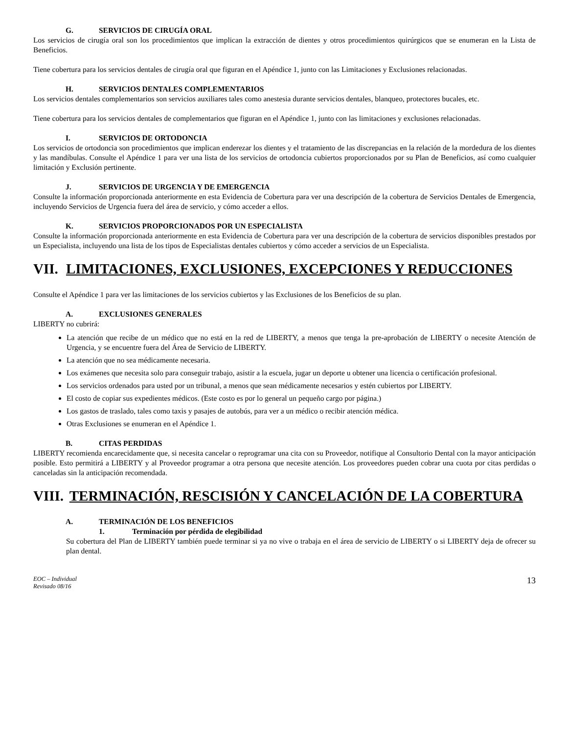G. SERVICIOS DE CIRUGÍA ORAL
Los servicios de cirugía oral son los procedimientos que implican la extracción de dientes y otros procedimientos quirúrgicos que se enumeran en la Lista de Beneficios.
Tiene cobertura para los servicios dentales de cirugía oral que figuran en el Apéndice 1, junto con las Limitaciones y Exclusiones relacionadas.
H. SERVICIOS DENTALES COMPLEMENTARIOS
Los servicios dentales complementarios son servicios auxiliares tales como anestesia durante servicios dentales, blanqueo, protectores bucales, etc.
Tiene cobertura para los servicios dentales de complementarios que figuran en el Apéndice 1, junto con las limitaciones y exclusiones relacionadas.
I. SERVICIOS DE ORTODONCIA
Los servicios de ortodoncia son procedimientos que implican enderezar los dientes y el tratamiento de las discrepancias en la relación de la mordedura de los dientes y las mandíbulas. Consulte el Apéndice 1 para ver una lista de los servicios de ortodoncia cubiertos proporcionados por su Plan de Beneficios, así como cualquier limitación y Exclusión pertinente.
J. SERVICIOS DE URGENCIA Y DE EMERGENCIA
Consulte la información proporcionada anteriormente en esta Evidencia de Cobertura para ver una descripción de la cobertura de Servicios Dentales de Emergencia, incluyendo Servicios de Urgencia fuera del área de servicio, y cómo acceder a ellos.
K. SERVICIOS PROPORCIONADOS POR UN ESPECIALISTA
Consulte la información proporcionada anteriormente en esta Evidencia de Cobertura para ver una descripción de la cobertura de servicios disponibles prestados por un Especialista, incluyendo una lista de los tipos de Especialistas dentales cubiertos y cómo acceder a servicios de un Especialista.
VII. LIMITACIONES, EXCLUSIONES, EXCEPCIONES Y REDUCCIONES
Consulte el Apéndice 1 para ver las limitaciones de los servicios cubiertos y las Exclusiones de los Beneficios de su plan.
A. EXCLUSIONES GENERALES
LIBERTY no cubrirá:
La atención que recibe de un médico que no está en la red de LIBERTY, a menos que tenga la pre-aprobación de LIBERTY o necesite Atención de Urgencia, y se encuentre fuera del Área de Servicio de LIBERTY.
La atención que no sea médicamente necesaria.
Los exámenes que necesita solo para conseguir trabajo, asistir a la escuela, jugar un deporte u obtener una licencia o certificación profesional.
Los servicios ordenados para usted por un tribunal, a menos que sean médicamente necesarios y estén cubiertos por LIBERTY.
El costo de copiar sus expedientes médicos. (Este costo es por lo general un pequeño cargo por página.)
Los gastos de traslado, tales como taxis y pasajes de autobús, para ver a un médico o recibir atención médica.
Otras Exclusiones se enumeran en el Apéndice 1.
B. CITAS PERDIDAS
LIBERTY recomienda encarecidamente que, si necesita cancelar o reprogramar una cita con su Proveedor, notifique al Consultorio Dental con la mayor anticipación posible. Esto permitirá a LIBERTY y al Proveedor programar a otra persona que necesite atención. Los proveedores pueden cobrar una cuota por citas perdidas o canceladas sin la anticipación recomendada.
VIII. TERMINACIÓN, RESCISIÓN Y CANCELACIÓN DE LA COBERTURA
A. TERMINACIÓN DE LOS BENEFICIOS
1. Terminación por pérdida de elegibilidad
Su cobertura del Plan de LIBERTY también puede terminar si ya no vive o trabaja en el área de servicio de LIBERTY o si LIBERTY deja de ofrecer su plan dental.
EOC – Individual
Revisado 08/16 13